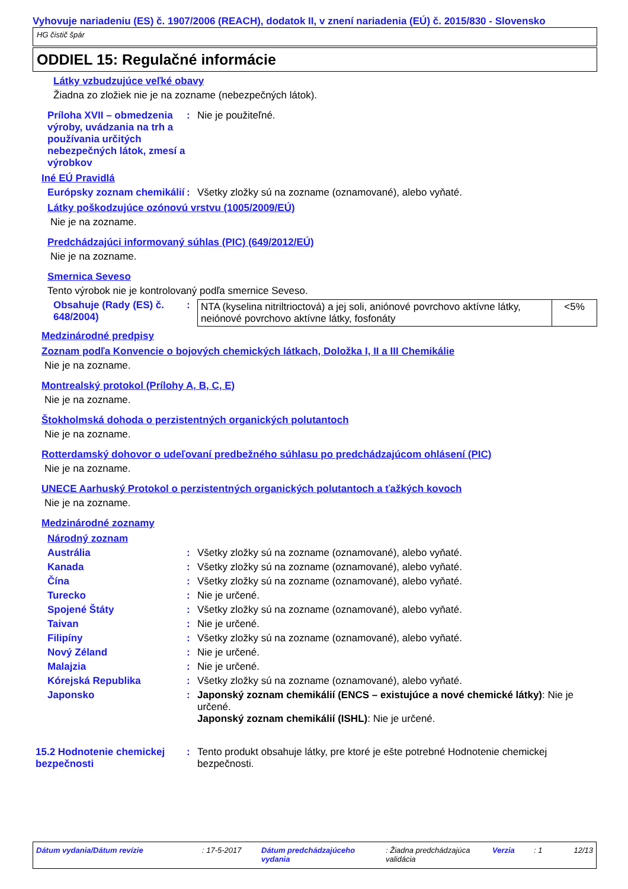Vyhovuje nariadeniu (ES) č. 1907/2006 (REACH), dodatok II, v znení nariadenia (EÚ) č. 2015/830 - Slovensko
HG čistič špár
ODDIEL 15: Regulačné informácie
Látky vzbudzujúce veľké obavy
Žiadna zo zložiek nie je na zozname (nebezpečných látok).
Príloha XVII – obmedzenia výroby, uvádzania na trh a používania určitých nebezpečných látok, zmesí a výrobkov
: Nie je použiteľné.
Iné EÚ Pravidlá
Európsky zoznam chemikálií
: Všetky zložky sú na zozname (oznamované), alebo vyňaté.
Látky poškodzujúce ozónovú vrstvu (1005/2009/EÚ)
Nie je na zozname.
Predchádzajúci informovaný súhlas (PIC) (649/2012/EÚ)
Nie je na zozname.
Smernica Seveso
Tento výrobok nie je kontrolovaný podľa smernice Seveso.
Obsahuje (Rady (ES) č. 648/2004)
:
| NTA (kyselina nitriltrioctová) a jej soli, aniónové povrchovo aktívne látky, neiónové povrchovo aktívne látky, fosfonáty | <5% |
Medzinárodné predpisy
Zoznam podľa Konvencie o bojových chemických látkach, Doložka I, II a III Chemikálie
Nie je na zozname.
Montrealský protokol (Prílohy A, B, C, E)
Nie je na zozname.
Štokholmská dohoda o perzistentných organických polutantoch
Nie je na zozname.
Rotterdamský dohovor o udeľovaní predbežného súhlasu po predchádzajúcom ohlásení (PIC)
Nie je na zozname.
UNECE Aarhuský Protokol o perzistentných organických polutantoch a ťažkých kovoch
Nie je na zozname.
Medzinárodné zoznamy
Národný zoznam
Austrália : Všetky zložky sú na zozname (oznamované), alebo vyňaté.
Kanada : Všetky zložky sú na zozname (oznamované), alebo vyňaté.
Čína : Všetky zložky sú na zozname (oznamované), alebo vyňaté.
Turecko : Nie je určené.
Spojené Štáty : Všetky zložky sú na zozname (oznamované), alebo vyňaté.
Taivan : Nie je určené.
Filipíny : Všetky zložky sú na zozname (oznamované), alebo vyňaté.
Nový Zéland : Nie je určené.
Malajzia : Nie je určené.
Kórejská Republika : Všetky zložky sú na zozname (oznamované), alebo vyňaté.
Japonsko : Japonský zoznam chemikálií (ENCS – existujúce a nové chemické látky): Nie je určené.
Japonský zoznam chemikálií (ISHL): Nie je určené.
15.2 Hodnotenie chemickej bezpečnosti
: Tento produkt obsahuje látky, pre ktoré je ešte potrebné Hodnotenie chemickej bezpečnosti.
Dátum vydania/Dátum revízie : 17-5-2017 Dátum predchádzajúceho vydania
: Žiadna predchádzajúca validácia
Verzia : 1 12/13